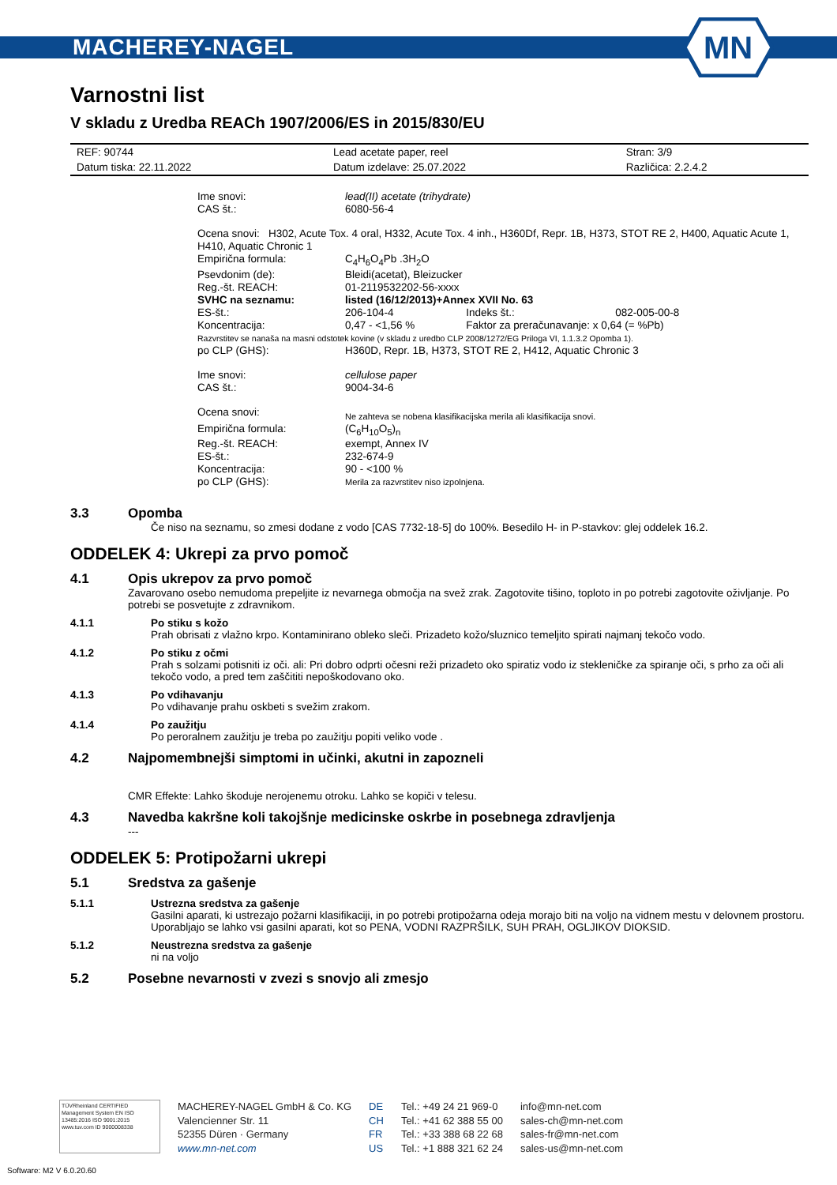MACHEREY-NAGEL
MN
Varnostni list
V skladu z Uredba REACh 1907/2006/ES in 2015/830/EU
| REF: 90744 | Lead acetate paper, reel | Stran: 3/9 |
| Datum tiska: 22.11.2022 | Datum izdelave: 25.07.2022 | Različica: 2.2.4.2 |
| Ime snovi: | lead(II) acetate (trihydrate) | | |
| CAS št.: | 6080-56-4 | | |
| Ocena snovi: H302, Acute Tox. 4 oral, H332, Acute Tox. 4 inh., H360Df, Repr. 1B, H373, STOT RE 2, H400, Aquatic Acute 1, H410, Aquatic Chronic 1 | | | |
| Empirična formula: | C<sub>4</sub>H<sub>6</sub>O<sub>4</sub>Pb .3H<sub>2</sub>O | | |
| Psevdonim (de): | Bleidi(acetat), Bleizucker | | |
| Reg.-št. REACH: | 01-2119532202-56-xxxx | | |
| SVHC na seznamu: | listed (16/12/2013)+Annex XVII No. 63 | | |
| ES-št.: | 206-104-4 | Indeks št.: | 082-005-00-8 |
| Koncentracija: | 0,47 - <1,56 % | Faktor za preračunavanje: x 0,64 (= %Pb) | |
| Razvrstitev se nanaša na masni odstotek kovine (v skladu z uredbo CLP 2008/1272/EG Priloga VI, 1.1.3.2 Opomba 1). | | | |
| po CLP (GHS): | H360D, Repr. 1B, H373, STOT RE 2, H412, Aquatic Chronic 3 | | |
| Ime snovi: | cellulose paper | | |
| CAS št.: | 9004-34-6 | | |
| Ocena snovi: | Ne zahteva se nobena klasifikacijska merila ali klasifikacija snovi. | | |
| Empirična formula: | (C<sub>6</sub>H<sub>10</sub>O<sub>5</sub>)<sub>n</sub> | | |
| Reg.-št. REACH: | exempt, Annex IV | | |
| ES-št.: | 232-674-9 | | |
| Koncentracija: | 90 - <100 % | | |
| po CLP (GHS): | Merila za razvrstitev niso izpolnjena. | | |
3.3 Opomba
Če niso na seznamu, so zmesi dodane z vodo [CAS 7732-18-5] do 100%. Besedilo H- in P-stavkov: glej oddelek 16.2.
ODDELEK 4: Ukrepi za prvo pomoč
4.1 Opis ukrepov za prvo pomoč
Zavarovano osebo nemudoma prepeljite iz nevarnega območja na svež zrak. Zagotovite tišino, toploto in po potrebi zagotovite oživljanje. Po potrebi se posvetujte z zdravnikom.
4.1.1 Po stiku s kožo
Prah obrisati z vlažno krpo. Kontaminirano obleko sleči. Prizadeto kožo/sluznico temeljito spirati najmanj tekočo vodo.
4.1.2 Po stiku z očmi
Prah s solzami potisniti iz oči. ali: Pri dobro odprti očesni reži prizadeto oko spiratiz vodo iz stekleničke za spiranje oči, s prho za oči ali tekočo vodo, a pred tem zaščititi nepoškodovano oko.
4.1.3 Po vdihavanju
Po vdihavanje prahu oskbeti s svežim zrakom.
4.1.4 Po zaužitju
Po peroralnem zaužitju je treba po zaužitju popiti veliko vode .
4.2 Najpomembnejši simptomi in učinki, akutni in zapozneli
CMR Effekte: Lahko škoduje nerojenemu otroku. Lahko se kopiči v telesu.
4.3 Navedba kakršne koli takojšnje medicinske oskrbe in posebnega zdravljenja
---
ODDELEK 5: Protipožarni ukrepi
5.1 Sredstva za gašenje
5.1.1 Ustrezna sredstva za gašenje
Gasilni aparati, ki ustrezajo požarni klasifikaciji, in po potrebi protipožarna odeja morajo biti na voljo na vidnem mestu v delovnem prostoru. Uporabljajo se lahko vsi gasilni aparati, kot so PENA, VODNI RAZPRŠILK, SUH PRAH, OGLJIKOV DIOKSID.
5.1.2 Neustrezna sredstva za gašenje
ni na voljo
5.2 Posebne nevarnosti v zvezi s snovjo ali zmesjo
TÜVRheinland CERTIFIED
Management System EN ISO 13485:2016 ISO 9001:2015
www.tuv.com ID 9000008338
MACHEREY-NAGEL GmbH & Co. KG
Valencienner Str. 11
52355 Düren · Germany
www.mn-net.com
DE
CH
FR
US
Tel.: +49 24 21 969-0
Tel.: +41 62 388 55 00
Tel.: +33 388 68 22 68
Tel.: +1 888 321 62 24
info@mn-net.com
sales-ch@mn-net.com
sales-fr@mn-net.com
sales-us@mn-net.com
Software: M2 V 6.0.20.60